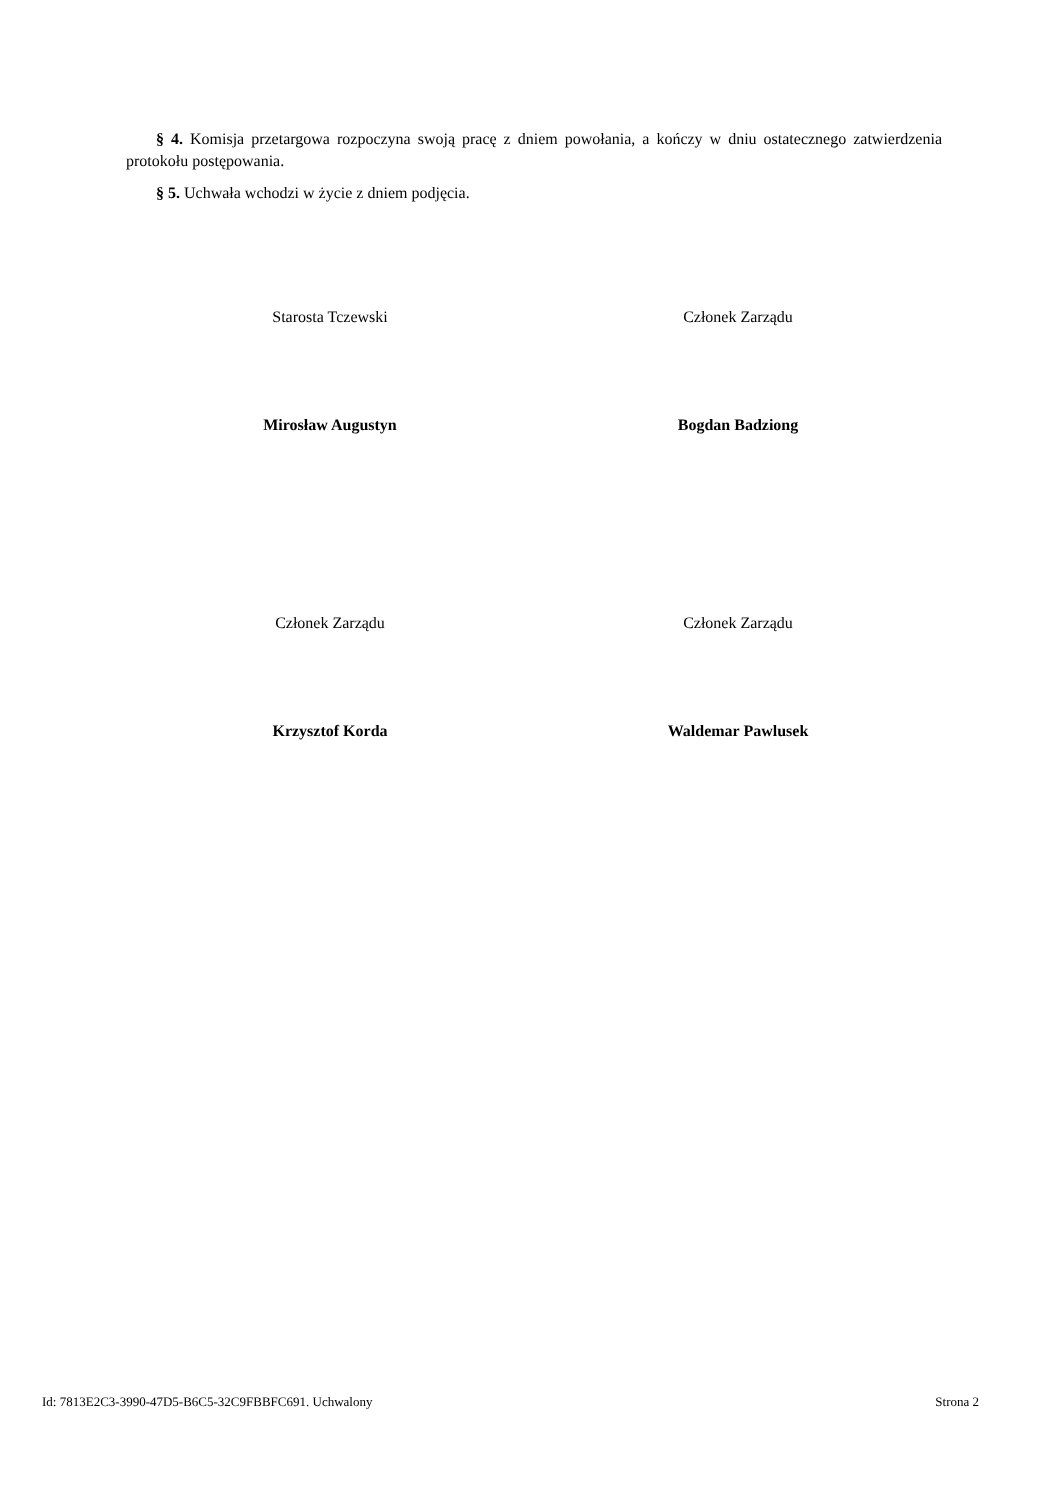§ 4. Komisja przetargowa rozpoczyna swoją pracę z dniem powołania, a kończy w dniu ostatecznego zatwierdzenia protokołu postępowania.
§ 5. Uchwała wchodzi w życie z dniem podjęcia.
Starosta Tczewski
Mirosław Augustyn
Członek Zarządu
Bogdan Badziong
Członek Zarządu
Krzysztof Korda
Członek Zarządu
Waldemar Pawlusek
Id: 7813E2C3-3990-47D5-B6C5-32C9FBBFC691. Uchwalony Strona 2